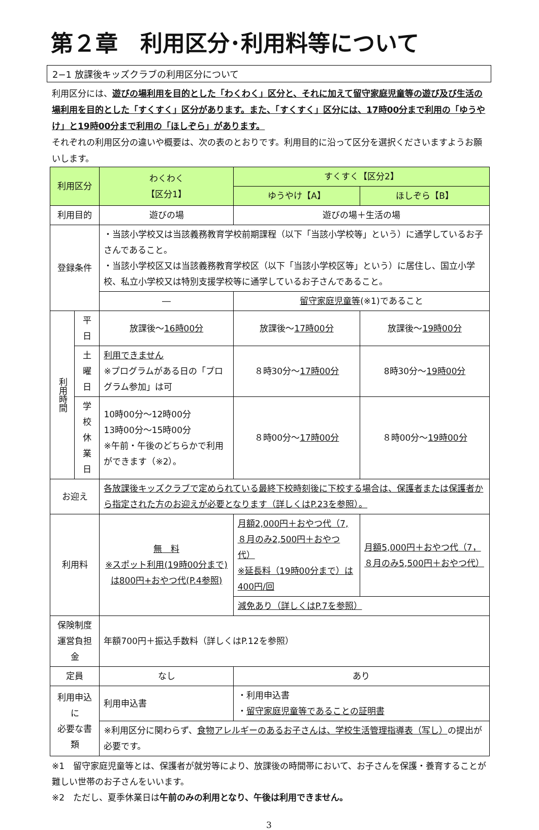第２章　利用区分･利用料等について
2−1 放課後キッズクラブの利用区分について
利用区分には、遊びの場利用を目的とした「わくわく」区分と、それに加えて留守家庭児童等の遊び及び生活の場利用を目的とした「すくすく」区分があります。また、「すくすく」区分には、17時00分まで利用の「ゆうやけ」と19時00分まで利用の「ほしぞら」があります。
それぞれの利用区分の違いや概要は、次の表のとおりです。利用目的に沿って区分を選択くださいますようお願いします。
| 利用区分 | | わくわく 【区分1】 | すくすく【区分2】 | |
| | | | ゆうやけ【A】 | ほしぞら【B】 |
| 利用目的 | | 遊びの場 | 遊びの場＋生活の場 | |
| 登録条件 | | ・当該小学校又は当該義務教育学校前期課程（以下「当該小学校等」という）に通学しているお子さんであること。 ・当該小学校区又は当該義務教育学校区（以下「当該小学校区等」という）に居住し、国立小学校、私立小学校又は特別支援学校等に通学しているお子さんであること。 | | |
| | | ― | 留守家庭児童等 (※1)であること | |
| 利用時間 | 平日 | 放課後～ 16時00分 | 放課後～ 17時00分 | 放課後～ 19時00分 |
| | 土曜日 | 利用できません ※プログラムがある日の「プログラム参加」は可 | ８時30分～ 17時00分 | 8時30分～ 19時00分 |
| | 学校 休業日 | 10時00分～12時00分 13時00分～15時00分 ※午前・午後のどちらかで利用ができます（※2）。 | ８時00分～ 17時00分 | ８時00分～ 19時00分 |
| お迎え | | 各放課後キッズクラブで定められている最終下校時刻後に下校する場合は、保護者または保護者から指定された方のお迎えが必要となります（詳しくはP.23を参照）。 | | |
| 利用料 | | 無 料 ※スポット利用(19時00分まで)は800円+おやつ代(P.4参照) | 月額2,000円＋おやつ代（7,８月のみ2,500円＋おやつ代） ※延長料（19時00分まで）は400円/回 | 月額5,000円＋おやつ代（7，８月のみ5,500円＋おやつ代） |
| | | | 減免あり（詳しくはP.7を参照） | |
| 保険制度 運営負担金 | | 年額700円＋振込手数料（詳しくはP.12を参照） | | |
| 定員 | | なし | あり | |
| 利用申込に 必要な書類 | | 利用申込書 | ・利用申込書 ・ 留守家庭児童等であることの証明書 | |
| | | ※利用区分に関わらず、 食物アレルギーのあるお子さんは、学校生活管理指導表（写し） の提出が必要です。 | | |
※1　留守家庭児童等とは、保護者が就労等により、放課後の時間帯において、お子さんを保護・養育することが難しい世帯のお子さんをいいます。
※2　ただし、夏季休業日は午前のみの利用となり、午後は利用できません。
3